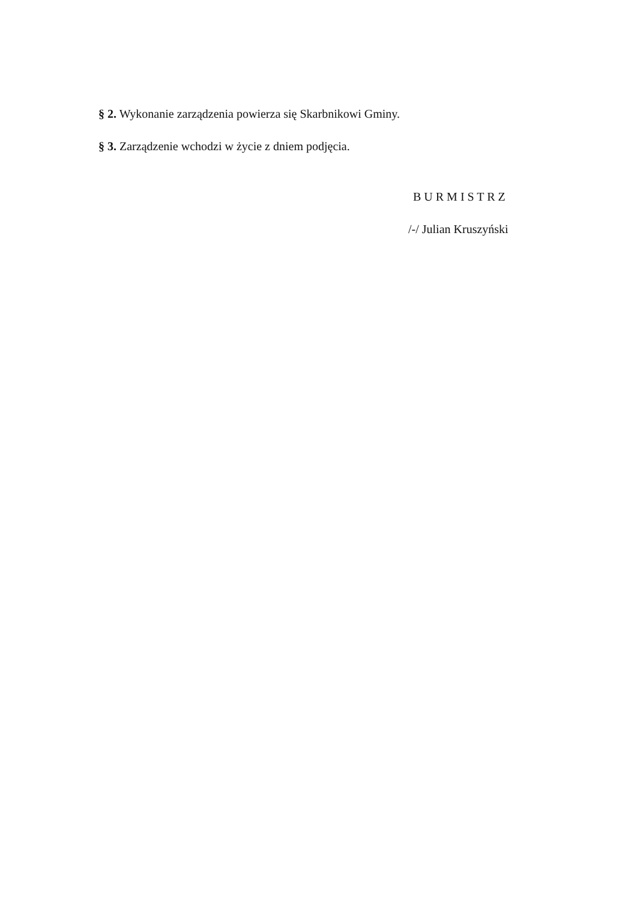§ 2. Wykonanie zarządzenia powierza się Skarbnikowi Gminy.
§ 3. Zarządzenie wchodzi w życie z dniem podjęcia.
B U R M I S T R Z
/-/ Julian Kruszyński